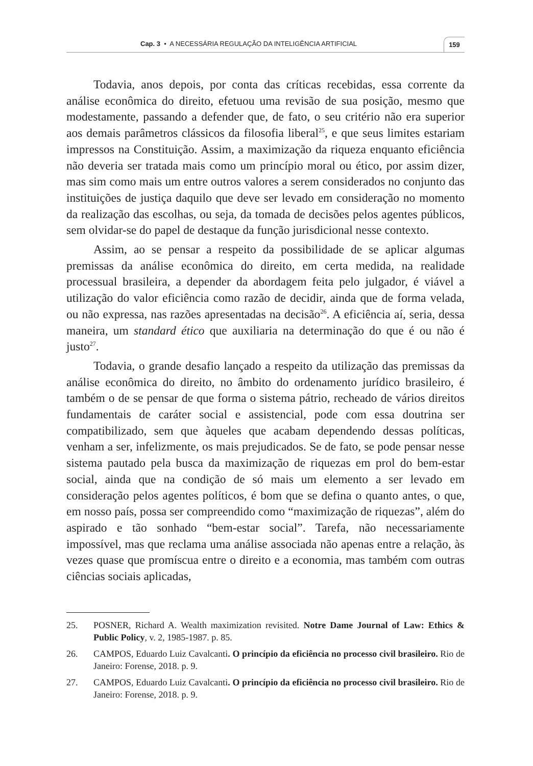Cap. 3 • A NECESSÁRIA REGULAÇÃO DA INTELIGÊNCIA ARTIFICIAL
159
Todavia, anos depois, por conta das críticas recebidas, essa corrente da análise econômica do direito, efetuou uma revisão de sua posição, mesmo que modestamente, passando a defender que, de fato, o seu critério não era superior aos demais parâmetros clássicos da filosofia liberal<sup>25</sup>, e que seus limites estariam impressos na Constituição. Assim, a maximização da riqueza enquanto eficiência não deveria ser tratada mais como um princípio moral ou ético, por assim dizer, mas sim como mais um entre outros valores a serem considerados no conjunto das instituições de justiça daquilo que deve ser levado em consideração no momento da realização das escolhas, ou seja, da tomada de decisões pelos agentes públicos, sem olvidar-se do papel de destaque da função jurisdicional nesse contexto.
Assim, ao se pensar a respeito da possibilidade de se aplicar algumas premissas da análise econômica do direito, em certa medida, na realidade processual brasileira, a depender da abordagem feita pelo julgador, é viável a utilização do valor eficiência como razão de decidir, ainda que de forma velada, ou não expressa, nas razões apresentadas na decisão<sup>26</sup>. A eficiência aí, seria, dessa maneira, um standard ético que auxiliaria na determinação do que é ou não é justo<sup>27</sup>.
Todavia, o grande desafio lançado a respeito da utilização das premissas da análise econômica do direito, no âmbito do ordenamento jurídico brasileiro, é também o de se pensar de que forma o sistema pátrio, recheado de vários direitos fundamentais de caráter social e assistencial, pode com essa doutrina ser compatibilizado, sem que àqueles que acabam dependendo dessas políticas, venham a ser, infelizmente, os mais prejudicados. Se de fato, se pode pensar nesse sistema pautado pela busca da maximização de riquezas em prol do bem-estar social, ainda que na condição de só mais um elemento a ser levado em consideração pelos agentes políticos, é bom que se defina o quanto antes, o que, em nosso país, possa ser compreendido como “maximização de riquezas”, além do aspirado e tão sonhado “bem-estar social”. Tarefa, não necessariamente impossível, mas que reclama uma análise associada não apenas entre a relação, às vezes quase que promíscua entre o direito e a economia, mas também com outras ciências sociais aplicadas,
25. POSNER, Richard A. Wealth maximization revisited. Notre Dame Journal of Law: Ethics & Public Policy, v. 2, 1985-1987. p. 85.
26. CAMPOS, Eduardo Luiz Cavalcanti. O princípio da eficiência no processo civil brasileiro. Rio de Janeiro: Forense, 2018. p. 9.
27. CAMPOS, Eduardo Luiz Cavalcanti. O princípio da eficiência no processo civil brasileiro. Rio de Janeiro: Forense, 2018. p. 9.